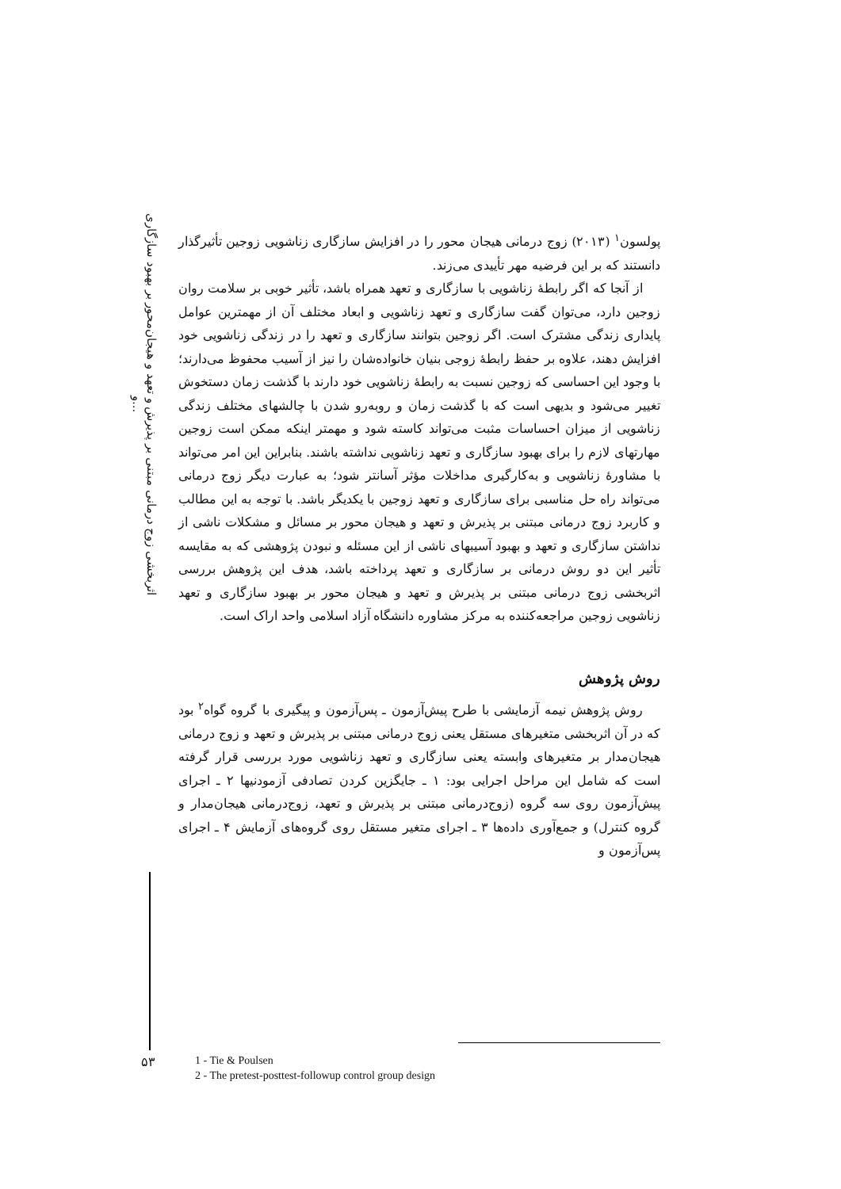اثربخشی زوج درمانی مبتنی بر پذیرش و تعهد و هیجان‌محور بر بهبود سازگاری و...
پولسون<sup>۱</sup> (۲۰۱۳) زوج درمانی هیجان محور را در افزایش سازگاری زناشویی زوجین تأثیرگذار دانستند که بر این فرضیه مهر تأییدی می‌زند.
از آنجا که اگر رابطهٔ زناشویی با سازگاری و تعهد همراه باشد، تأثیر خوبی بر سلامت روان زوجین دارد، می‌توان گفت سازگاری و تعهد زناشویی و ابعاد مختلف آن از مهمترین عوامل پایداری زندگی مشترک است. اگر زوجین بتوانند سازگاری و تعهد را در زندگی زناشویی خود افزایش دهند، علاوه بر حفظ رابطهٔ زوجی بنیان خانواده‌شان را نیز از آسیب محفوظ می‌دارند؛ با وجود این احساسی که زوجین نسبت به رابطهٔ زناشویی خود دارند با گذشت زمان دستخوش تغییر می‌شود و بدیهی است که با گذشت زمان و روبه‌رو شدن با چالشهای مختلف زندگی زناشویی از میزان احساسات مثبت می‌تواند کاسته شود و مهمتر اینکه ممکن است زوجین مهارتهای لازم را برای بهبود سازگاری و تعهد زناشویی نداشته باشند. بنابراین این امر می‌تواند با مشاورهٔ زناشویی و به‌کارگیری مداخلات مؤثر آسانتر شود؛ به عبارت دیگر زوج درمانی می‌تواند راه حل مناسبی برای سازگاری و تعهد زوجین با یکدیگر باشد. با توجه به این مطالب و کاربرد زوج درمانی مبتنی بر پذیرش و تعهد و هیجان محور بر مسائل و مشکلات ناشی از نداشتن سازگاری و تعهد و بهبود آسیبهای ناشی از این مسئله و نبودن پژوهشی که به مقایسه تأثیر این دو روش درمانی بر سازگاری و تعهد پرداخته باشد، هدف این پژوهش بررسی اثربخشی زوج درمانی مبتنی بر پذیرش و تعهد و هیجان محور بر بهبود سازگاری و تعهد زناشویی زوجین مراجعه‌کننده به مرکز مشاوره دانشگاه آزاد اسلامی واحد اراک است.
روش پژوهش
روش پژوهش نیمه آزمایشی با طرح پیش‌آزمون ـ پس‌آزمون و پیگیری با گروه گواه<sup>۲</sup> بود که در آن اثربخشی متغیرهای مستقل یعنی زوج درمانی مبتنی بر پذیرش و تعهد و زوج درمانی هیجان‌مدار بر متغیرهای وابسته یعنی سازگاری و تعهد زناشویی مورد بررسی قرار گرفته است که شامل این مراحل اجرایی بود: ۱ ـ جایگزین کردن تصادفی آزمودنیها ۲ ـ اجرای پیش‌آزمون روی سه گروه (زوج‌درمانی مبتنی بر پذیرش و تعهد، زوج‌درمانی هیجان‌مدار و گروه کنترل) و جمع‌آوری داده‌ها ۳ ـ اجرای متغیر مستقل روی گروه‌های آزمایش ۴ ـ اجرای پس‌آزمون و
۵۳
1 - Tie & Poulsen
2 - The pretest-posttest-followup control group design